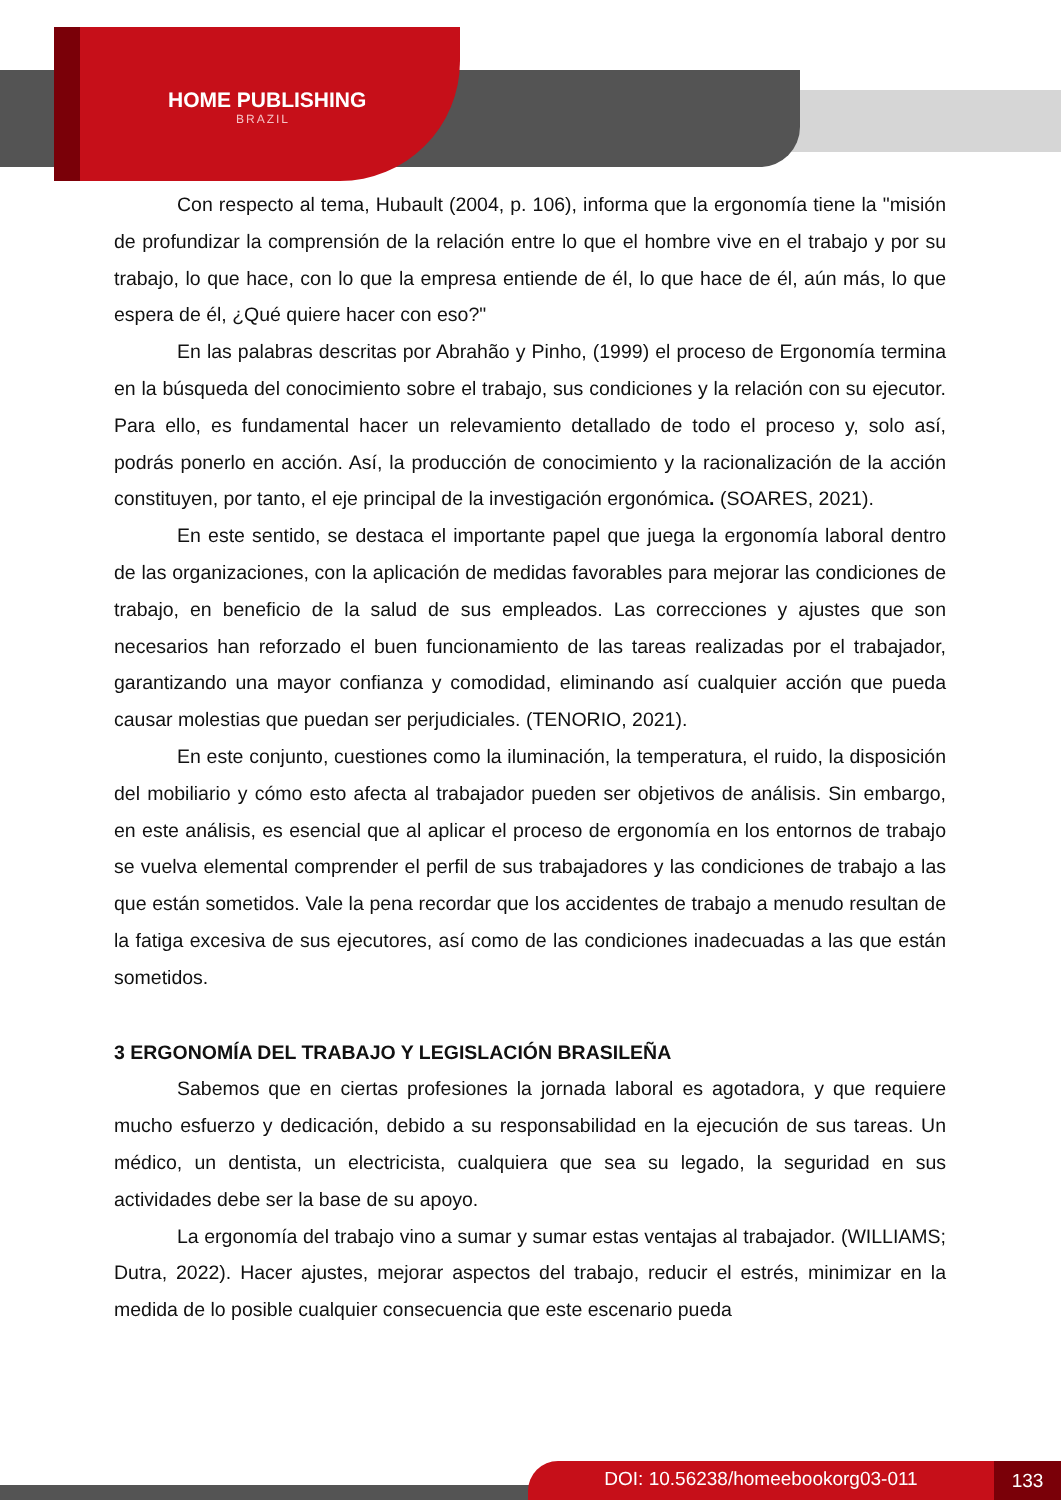HOME PUBLISHING
BRAZIL
Con respecto al tema, Hubault (2004, p. 106), informa que la ergonomía tiene la "misión de profundizar la comprensión de la relación entre lo que el hombre vive en el trabajo y por su trabajo, lo que hace, con lo que la empresa entiende de él, lo que hace de él, aún más, lo que espera de él, ¿Qué quiere hacer con eso?"
En las palabras descritas por Abrahão y Pinho, (1999) el proceso de Ergonomía termina en la búsqueda del conocimiento sobre el trabajo, sus condiciones y la relación con su ejecutor. Para ello, es fundamental hacer un relevamiento detallado de todo el proceso y, solo así, podrás ponerlo en acción. Así, la producción de conocimiento y la racionalización de la acción constituyen, por tanto, el eje principal de la investigación ergonómica. (SOARES, 2021).
En este sentido, se destaca el importante papel que juega la ergonomía laboral dentro de las organizaciones, con la aplicación de medidas favorables para mejorar las condiciones de trabajo, en beneficio de la salud de sus empleados. Las correcciones y ajustes que son necesarios han reforzado el buen funcionamiento de las tareas realizadas por el trabajador, garantizando una mayor confianza y comodidad, eliminando así cualquier acción que pueda causar molestias que puedan ser perjudiciales. (TENORIO, 2021).
En este conjunto, cuestiones como la iluminación, la temperatura, el ruido, la disposición del mobiliario y cómo esto afecta al trabajador pueden ser objetivos de análisis. Sin embargo, en este análisis, es esencial que al aplicar el proceso de ergonomía en los entornos de trabajo se vuelva elemental comprender el perfil de sus trabajadores y las condiciones de trabajo a las que están sometidos. Vale la pena recordar que los accidentes de trabajo a menudo resultan de la fatiga excesiva de sus ejecutores, así como de las condiciones inadecuadas a las que están sometidos.
3 ERGONOMÍA DEL TRABAJO Y LEGISLACIÓN BRASILEÑA
Sabemos que en ciertas profesiones la jornada laboral es agotadora, y que requiere mucho esfuerzo y dedicación, debido a su responsabilidad en la ejecución de sus tareas. Un médico, un dentista, un electricista, cualquiera que sea su legado, la seguridad en sus actividades debe ser la base de su apoyo.
La ergonomía del trabajo vino a sumar y sumar estas ventajas al trabajador. (WILLIAMS; Dutra, 2022). Hacer ajustes, mejorar aspectos del trabajo, reducir el estrés, minimizar en la medida de lo posible cualquier consecuencia que este escenario pueda
DOI: 10.56238/homeebookorg03-011 133